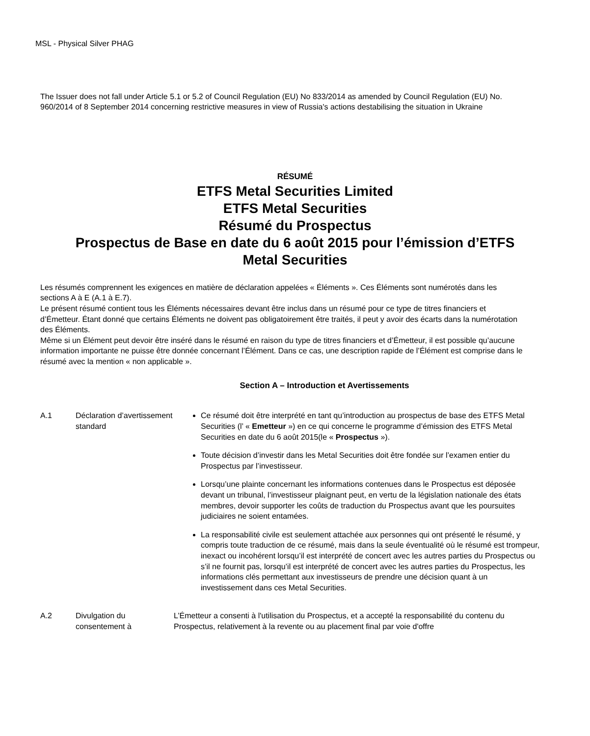MSL - Physical Silver PHAG
The Issuer does not fall under Article 5.1 or 5.2 of Council Regulation (EU) No 833/2014 as amended by Council Regulation (EU) No. 960/2014 of 8 September 2014 concerning restrictive measures in view of Russia's actions destabilising the situation in Ukraine
RÉSUMÉ
ETFS Metal Securities Limited
ETFS Metal Securities
Résumé du Prospectus
Prospectus de Base en date du 6 août 2015 pour l’émission d’ETFS
Metal Securities
Les résumés comprennent les exigences en matière de déclaration appelées « Éléments ». Ces Éléments sont numérotés dans les sections A à E (A.1 à E.7).
Le présent résumé contient tous les Éléments nécessaires devant être inclus dans un résumé pour ce type de titres financiers et d’Émetteur. Étant donné que certains Éléments ne doivent pas obligatoirement être traités, il peut y avoir des écarts dans la numérotation des Éléments.
Même si un Élément peut devoir être inséré dans le résumé en raison du type de titres financiers et d’Émetteur, il est possible qu’aucune information importante ne puisse être donnée concernant l’Élément. Dans ce cas, une description rapide de l’Élément est comprise dans le résumé avec la mention « non applicable ».
Section A – Introduction et Avertissements
| A.1 | Déclaration d’avertissement standard | Ce résumé doit être interprété en tant qu’introduction au prospectus de base des ETFS Metal Securities (l’ « Emetteur ») en ce qui concerne le programme d’émission des ETFS Metal Securities en date du 6 août 2015(le « Prospectus »). Toute décision d’investir dans les Metal Securities doit être fondée sur l’examen entier du Prospectus par l’investisseur. Lorsqu’une plainte concernant les informations contenues dans le Prospectus est déposée devant un tribunal, l’investisseur plaignant peut, en vertu de la législation nationale des états membres, devoir supporter les coûts de traduction du Prospectus avant que les poursuites judiciaires ne soient entamées. La responsabilité civile est seulement attachée aux personnes qui ont présenté le résumé, y compris toute traduction de ce résumé, mais dans la seule éventualité où le résumé est trompeur, inexact ou incohérent lorsqu’il est interprété de concert avec les autres parties du Prospectus ou s’il ne fournit pas, lorsqu’il est interprété de concert avec les autres parties du Prospectus, les informations clés permettant aux investisseurs de prendre une décision quant à un investissement dans ces Metal Securities. |
| A.2 | Divulgation du consentement à | L’Émetteur a consenti à l'utilisation du Prospectus, et a accepté la responsabilité du contenu du Prospectus, relativement à la revente ou au placement final par voie d'offre |